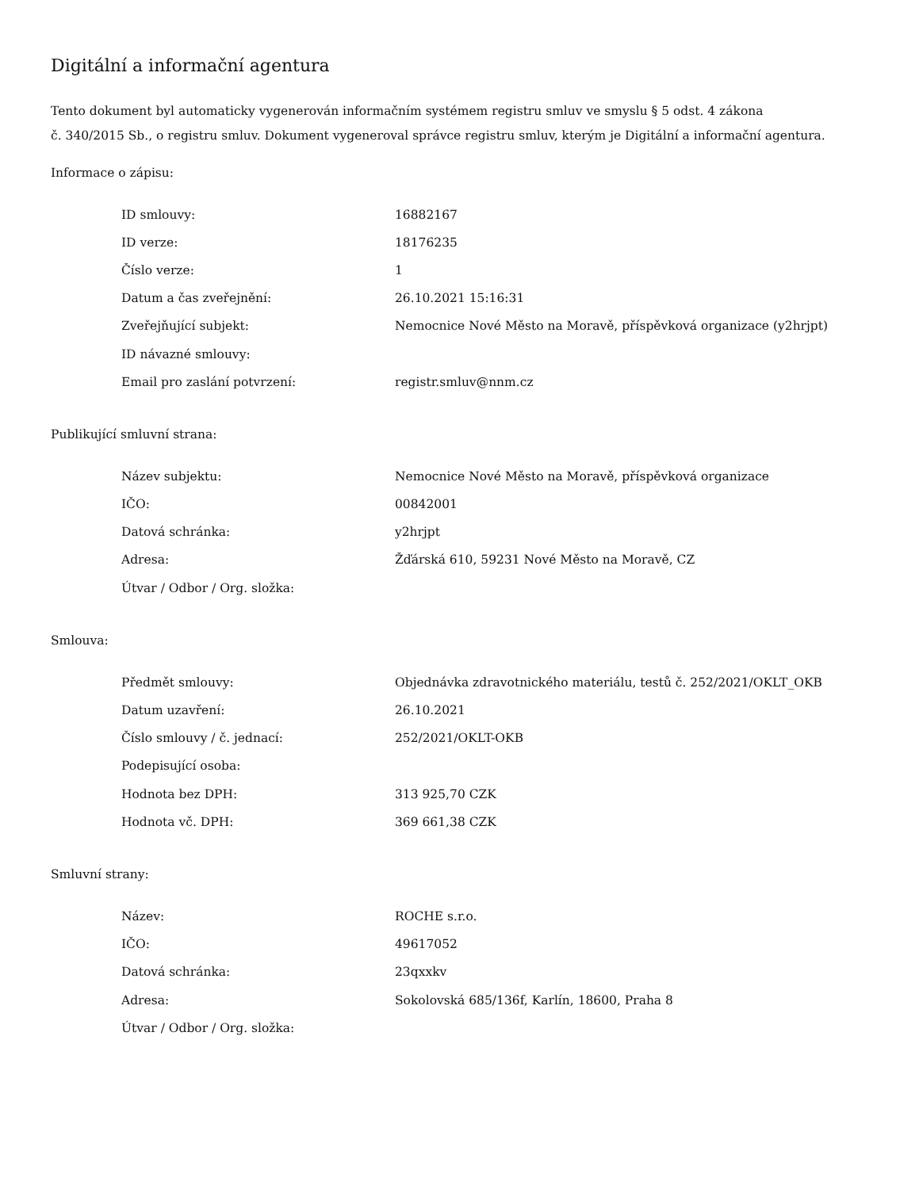Digitální a informační agentura
Tento dokument byl automaticky vygenerován informačním systémem registru smluv ve smyslu § 5 odst. 4 zákona
č. 340/2015 Sb., o registru smluv. Dokument vygeneroval správce registru smluv, kterým je Digitální a informační agentura.
Informace o zápisu:
| ID smlouvy: | 16882167 |
| ID verze: | 18176235 |
| Číslo verze: | 1 |
| Datum a čas zveřejnění: | 26.10.2021 15:16:31 |
| Zveřejňující subjekt: | Nemocnice Nové Město na Moravě, příspěvková organizace (y2hrjpt) |
| ID návazné smlouvy: | |
| Email pro zaslání potvrzení: | registr.smluv@nnm.cz |
Publikující smluvní strana:
| Název subjektu: | Nemocnice Nové Město na Moravě, příspěvková organizace |
| IČO: | 00842001 |
| Datová schránka: | y2hrjpt |
| Adresa: | Žďárská 610, 59231 Nové Město na Moravě, CZ |
| Útvar / Odbor / Org. složka: | |
Smlouva:
| Předmět smlouvy: | Objednávka zdravotnického materiálu, testů č. 252/2021/OKLT_OKB |
| Datum uzavření: | 26.10.2021 |
| Číslo smlouvy / č. jednací: | 252/2021/OKLT-OKB |
| Podepisující osoba: | |
| Hodnota bez DPH: | 313 925,70 CZK |
| Hodnota vč. DPH: | 369 661,38 CZK |
Smluvní strany:
| Název: | ROCHE s.r.o. |
| IČO: | 49617052 |
| Datová schránka: | 23qxxkv |
| Adresa: | Sokolovská 685/136f, Karlín, 18600, Praha 8 |
| Útvar / Odbor / Org. složka: | |